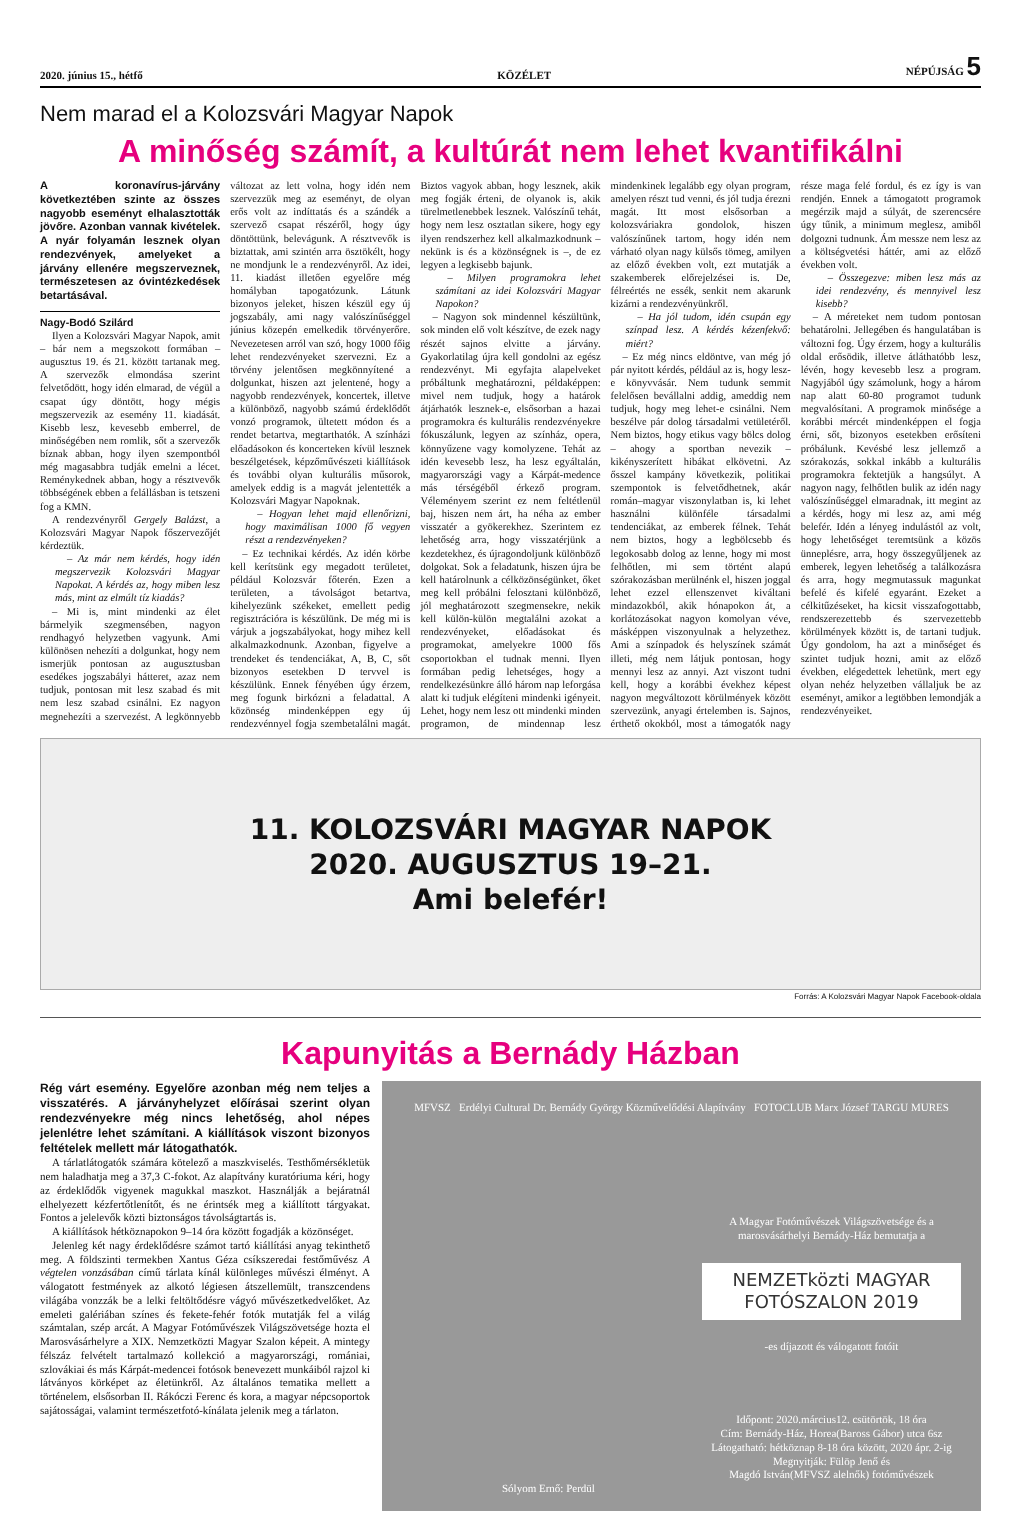2020. június 15., hétfő KÖZÉLET NÉPÚJSÁG 5
Nem marad el a Kolozsvári Magyar Napok
A minőség számít, a kultúrát nem lehet kvantifikálni
A koronavírus-járvány következtében szinte az összes nagyobb eseményt elhalasztották jövőre. Azonban vannak kivételek. A nyár folyamán lesznek olyan rendezvények, amelyeket a járvány ellenére megszerveznek, természetesen az óvintézkedések betartásával.
Nagy-Bodó Szilárd
Ilyen a Kolozsvári Magyar Napok, amit – bár nem a megszokott formában – augusztus 19. és 21. között tartanak meg. A szervezők elmondása szerint felvetődött, hogy idén elmarad, de végül a csapat úgy döntött, hogy mégis megszervezik az esemény 11. kiadását. Kisebb lesz, kevesebb emberrel, de minőségében nem romlik, sőt a szervezők bíznak abban, hogy ilyen szempontból még magasabbra tudják emelni a lécet. Reménykednek abban, hogy a résztvevők többségének ebben a felállásban is tetszeni fog a KMN.
A rendezvényről Gergely Balázst, a Kolozsvári Magyar Napok főszervezőjét kérdeztük.
– Az már nem kérdés, hogy idén megszervezik Kolozsvári Magyar Napokat. A kérdés az, hogy miben lesz más, mint az elmúlt tíz kiadás?
– Mi is, mint mindenki az élet bármelyik szegmensében, nagyon rendhagyó helyzetben vagyunk. Ami különösen nehezíti a dolgunkat, hogy nem ismerjük pontosan az augusztusban esedékes jogszabályi hátteret, azaz nem tudjuk, pontosan mit lesz szabad és mit nem lesz szabad csinálni. Ez nagyon megnehezíti a szervezést. A legkönnyebb változat az lett volna, hogy idén nem szervezzük meg az eseményt, de olyan erős volt az indíttatás és a szándék a szervező csapat részéről, hogy úgy döntöttünk, belevágunk. A résztvevők is biztattak, ami szintén arra ösztökélt, hogy ne mondjunk le a rendezvényről. Az idei, 11. kiadást illetően egyelőre még homályban tapogatózunk. Látunk bizonyos jeleket, hiszen készül egy új jogszabály, ami nagy valószínűséggel június közepén emelkedik törvényerőre. Nevezetesen arról van szó, hogy 1000 főig lehet rendezvényeket szervezni. Ez a törvény jelentősen megkönnyítené a dolgunkat, hiszen azt jelentené, hogy a nagyobb rendezvények, koncertek, illetve a különböző, nagyobb számú érdeklődőt vonzó programok, ültetett módon és a rendet betartva, megtarthatók. A színházi előadásokon és koncerteken kívül lesznek beszélgetések, képzőművészeti kiállítások és további olyan kulturális műsorok, amelyek eddig is a magvát jelentették a Kolozsvári Magyar Napoknak.
– Hogyan lehet majd ellenőrizni, hogy maximálisan 1000 fő vegyen részt a rendezvényeken?
– Ez technikai kérdés. Az idén körbe kell kerítsünk egy megadott területet, például Kolozsvár főterén. Ezen a területen, a távolságot betartva, kihelyezünk székeket, emellett pedig regisztrációra is készülünk. De még mi is várjuk a jogszabályokat, hogy mihez kell alkalmazkodnunk. Azonban, figyelve a trendeket és tendenciákat, A, B, C, sőt bizonyos esetekben D tervvel is készülünk. Ennek fényében úgy érzem, meg fogunk birkózni a feladattal. A közönség mindenképpen egy új rendezvénnyel fogja szembetalálni magát. Biztos vagyok abban, hogy lesznek, akik meg fogják érteni, de olyanok is, akik türelmetlenebbek lesznek. Valószínű tehát, hogy nem lesz osztatlan sikere, hogy egy ilyen rendszerhez kell alkalmazkodnunk – nekünk is és a közönségnek is –, de ez legyen a legkisebb bajunk.
– Milyen programokra lehet számítani az idei Kolozsvári Magyar Napokon?
– Nagyon sok mindennel készültünk, sok minden elő volt készítve, de ezek nagy részét sajnos elvitte a járvány. Gyakorlatilag újra kell gondolni az egész rendezvényt. Mi egyfajta alapelveket próbáltunk meghatározni, példaképpen: mivel nem tudjuk, hogy a határok átjárhatók lesznek-e, elsősorban a hazai programokra és kulturális rendezvényekre fókuszálunk, legyen az színház, opera, könnyűzene vagy komolyzene. Tehát az idén kevesebb lesz, ha lesz egyáltalán, magyarországi vagy a Kárpát-medence más térségéből érkező program. Véleményem szerint ez nem feltétlenül baj, hiszen nem árt, ha néha az ember visszatér a gyökerekhez. Szerintem ez lehetőség arra, hogy visszatérjünk a kezdetekhez, és újragondoljunk különböző dolgokat. Sok a feladatunk, hiszen újra be kell határolnunk a célközönségünket, őket meg kell próbálni felosztani különböző, jól meghatározott szegmensekre, nekik kell külön-külön megtalálni azokat a rendezvényeket, előadásokat és programokat, amelyekre 1000 fős csoportokban el tudnak menni. Ilyen formában pedig lehetséges, hogy a rendelkezésünkre álló három nap leforgása alatt ki tudjuk elégíteni mindenki igényeit. Lehet, hogy nem lesz ott mindenki minden programon, de mindennap lesz mindenkinek legalább egy olyan program, amelyen részt tud venni, és jól tudja érezni magát. Itt most elsősorban a kolozsváriakra gondolok, hiszen valószínűnek tartom, hogy idén nem várható olyan nagy külsős tömeg, amilyen az előző években volt, ezt mutatják a szakemberek előrejelzései is. De, félreértés ne essék, senkit nem akarunk kizárni a rendezvényünkről.
– Ha jól tudom, idén csupán egy színpad lesz. A kérdés kézenfekvő: miért?
– Ez még nincs eldöntve, van még jó pár nyitott kérdés, például az is, hogy lesz-e könyvvásár. Nem tudunk semmit felelősen bevállalni addig, ameddig nem tudjuk, hogy meg lehet-e csinálni. Nem beszélve pár dolog társadalmi vetületéről. Nem biztos, hogy etikus vagy bölcs dolog – ahogy a sportban nevezik – kikényszerített hibákat elkövetni. Az ősszel kampány következik, politikai szempontok is felvetődhetnek, akár román–magyar viszonylatban is, ki lehet használni különféle társadalmi tendenciákat, az emberek félnek. Tehát nem biztos, hogy a legbölcsebb és legokosabb dolog az lenne, hogy mi most felhőtlen, mi sem történt alapú szórakozásban merülnénk el, hiszen joggal lehet ezzel ellenszenvet kiváltani mindazokból, akik hónapokon át, a korlátozásokat nagyon komolyan véve, másképpen viszonyulnak a helyzethez. Ami a színpadok és helyszínek számát illeti, még nem látjuk pontosan, hogy mennyi lesz az annyi. Azt viszont tudni kell, hogy a korábbi évekhez képest nagyon megváltozott körülmények között szervezünk, anyagi értelemben is. Sajnos, érthető okokból, most a támogatók nagy része maga felé fordul, és ez így is van rendjén. Ennek a támogatott programok megérzik majd a súlyát, de szerencsére úgy tűnik, a minimum meglesz, amiből dolgozni tudnunk. Ám messze nem lesz az a költségvetési háttér, ami az előző években volt.
– Összegezve: miben lesz más az idei rendezvény, és mennyivel lesz kisebb?
– A méreteket nem tudom pontosan behatárolni. Jellegében és hangulatában is változni fog. Úgy érzem, hogy a kulturális oldal erősödik, illetve átláthatóbb lesz, lévén, hogy kevesebb lesz a program. Nagyjából úgy számolunk, hogy a három nap alatt 60-80 programot tudunk megvalósítani. A programok minősége a korábbi mércét mindenképpen el fogja érni, sőt, bizonyos esetekben erősíteni próbálunk. Kevésbé lesz jellemző a szórakozás, sokkal inkább a kulturális programokra fektetjük a hangsúlyt. A nagyon nagy, felhőtlen bulik az idén nagy valószínűséggel elmaradnak, itt megint az a kérdés, hogy mi lesz az, ami még belefér. Idén a lényeg indulástól az volt, hogy lehetőséget teremtsünk a közös ünneplésre, arra, hogy összegyűljenek az emberek, legyen lehetőség a találkozásra és arra, hogy megmutassuk magunkat befelé és kifelé egyaránt. Ezeket a célkitűzéseket, ha kicsit visszafogottabb, rendszerezettebb és szervezettebb körülmények között is, de tartani tudjuk. Úgy gondolom, ha azt a minőséget és szintet tudjuk hozni, amit az előző években, elégedettek lehetünk, mert egy olyan nehéz helyzetben vállaljuk be az eseményt, amikor a legtöbben lemondják a rendezvényeiket.
11. KOLOZSVÁRI MAGYAR NAPOK
2020. AUGUSZTUS 19–21.
Ami belefér!
Forrás: A Kolozsvári Magyar Napok Facebook-oldala
Kapunyitás a Bernády Házban
Rég várt esemény. Egyelőre azonban még nem teljes a visszatérés. A járványhelyzet előírásai szerint olyan rendezvényekre még nincs lehetőség, ahol népes jelenlétre lehet számítani. A kiállítások viszont bizonyos feltételek mellett már látogathatók.
A tárlatlátogatók számára kötelező a maszkviselés. Testhőmérsékletük nem haladhatja meg a 37,3 C-fokot. Az alapítvány kuratóriuma kéri, hogy az érdeklődők vigyenek magukkal maszkot. Használják a bejáratnál elhelyezett kézfertőtlenítőt, és ne érintsék meg a kiállított tárgyakat. Fontos a jelelevők közti biztonságos távolságtartás is.
A kiállítások hétköznapokon 9–14 óra között fogadják a közönséget.
Jelenleg két nagy érdeklődésre számot tartó kiállítási anyag tekinthető meg. A földszinti termekben Xantus Géza csíkszeredai festőművész A végtelen vonzásában című tárlata kínál különleges művészi élményt. A válogatott festmények az alkotó légiesen átszellemült, transzcendens világába vonzzák be a lelki feltöltődésre vágyó művészetkedvelőket. Az emeleti galériában színes és fekete-fehér fotók mutatják fel a világ számtalan, szép arcát. A Magyar Fotóművészek Világszövetsége hozta el Marosvásárhelyre a XIX. Nemzetközti Magyar Szalon képeit. A mintegy félszáz felvételt tartalmazó kollekció a magyarországi, romániai, szlovákiai és más Kárpát-medencei fotósok benevezett munkáiból rajzol ki látványos körképet az életünkről. Az általános tematika mellett a történelem, elsősorban II. Rákóczi Ferenc és kora, a magyar népcsoportok sajátosságai, valamint természetfotó-kínálata jelenik meg a tárlaton.
MFVSZ Erdélyi Cultural Dr. Bernády György Közművelődési Alapítvány FOTOCLUB Marx József TARGU MURES
A Magyar Fotóművészek Világszövetsége és a marosvásárhelyi Bernády-Ház bemutatja a
NEMZETközti MAGYAR FOTÓSZALON 2019
-es díjazott és válogatott fotóit
Időpont: 2020.március12. csütörtök, 18 óra
Cím: Bernády-Ház, Horea(Baross Gábor) utca 6sz
Látogatható: hétköznap 8-18 óra között, 2020 ápr. 2-ig
Megnyitják: Fülöp Jenő és
Magdó István(MFVSZ alelnők) fotóművészek
Sólyom Ernő: Perdül